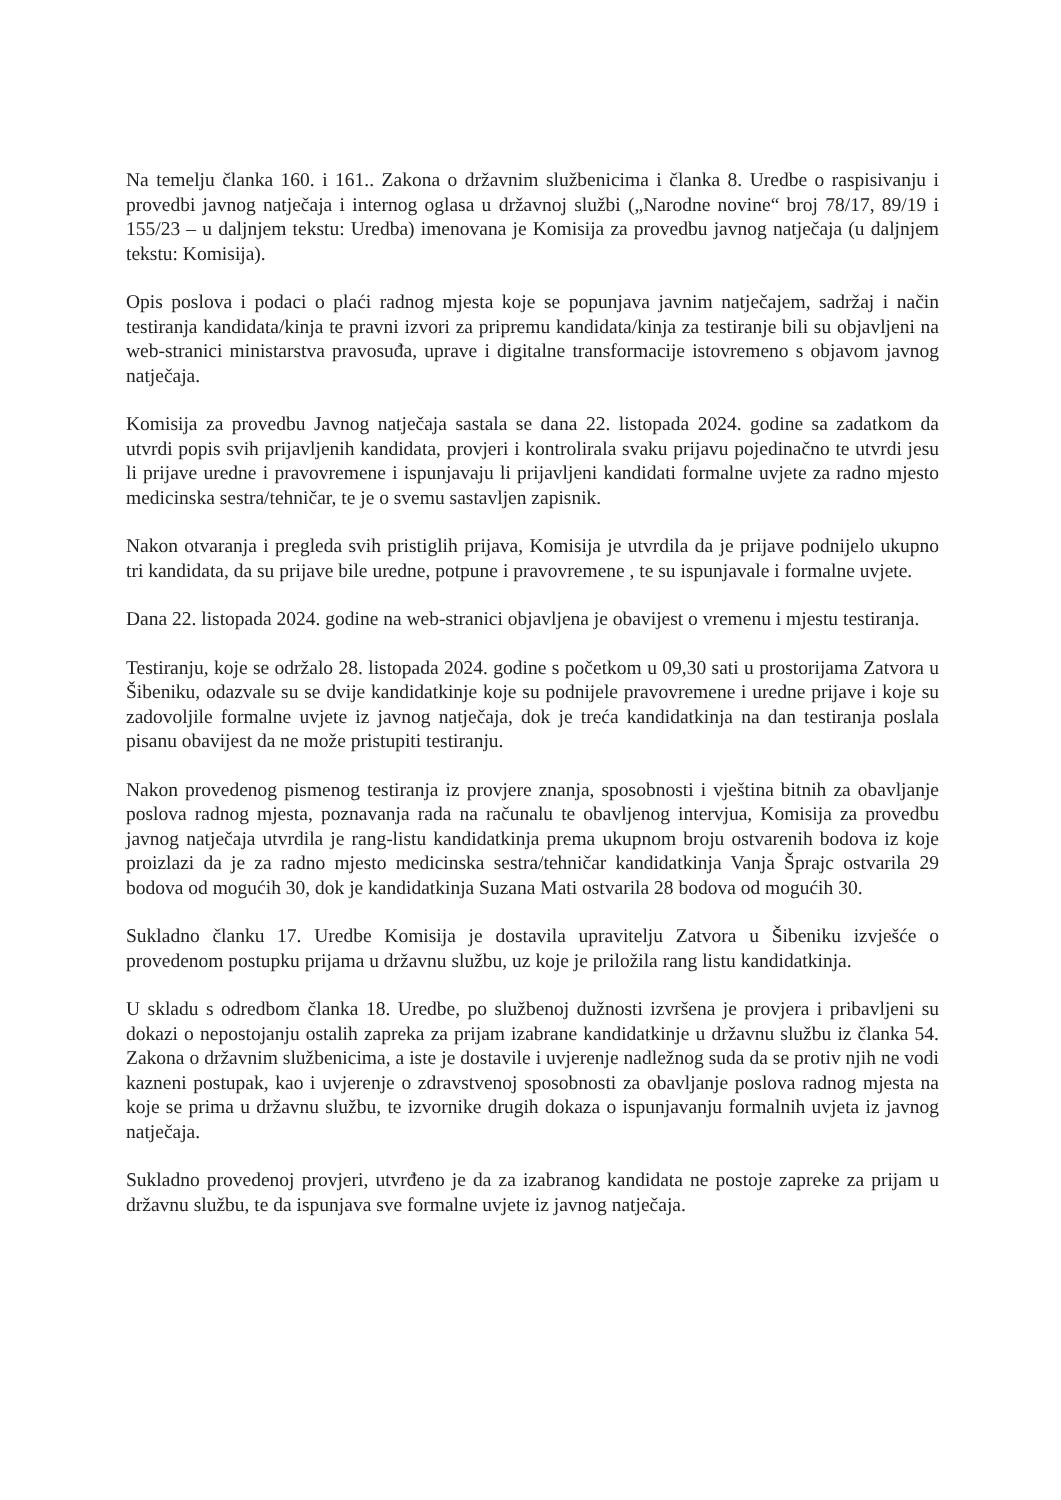Na temelju članka 160. i 161.. Zakona o državnim službenicima i članka 8. Uredbe o raspisivanju i provedbi javnog natječaja i internog oglasa u državnoj službi („Narodne novine“ broj 78/17, 89/19 i 155/23 – u daljnjem tekstu: Uredba) imenovana je Komisija za provedbu javnog natječaja (u daljnjem tekstu: Komisija).
Opis poslova i podaci o plaći radnog mjesta koje se popunjava javnim natječajem, sadržaj i način testiranja kandidata/kinja te pravni izvori za pripremu kandidata/kinja za testiranje bili su objavljeni na web-stranici ministarstva pravosuđa, uprave i digitalne transformacije istovremeno s objavom javnog natječaja.
Komisija za provedbu Javnog natječaja sastala se dana 22. listopada 2024. godine sa zadatkom da utvrdi popis svih prijavljenih kandidata, provjeri i kontrolirala svaku prijavu pojedinačno te utvrdi jesu li prijave uredne i pravovremene i ispunjavaju li prijavljeni kandidati formalne uvjete za radno mjesto medicinska sestra/tehničar, te je o svemu sastavljen zapisnik.
Nakon otvaranja i pregleda svih pristiglih prijava, Komisija je utvrdila da je prijave podnijelo ukupno tri kandidata, da su prijave bile uredne, potpune i pravovremene , te su ispunjavale i formalne uvjete.
Dana 22. listopada 2024. godine na web-stranici objavljena je obavijest o vremenu i mjestu testiranja.
Testiranju, koje se održalo 28. listopada 2024. godine s početkom u 09,30 sati u prostorijama Zatvora u Šibeniku, odazvale su se dvije kandidatkinje koje su podnijele pravovremene i uredne prijave i koje su zadovoljile formalne uvjete iz javnog natječaja, dok je treća kandidatkinja na dan testiranja poslala pisanu obavijest da ne može pristupiti testiranju.
Nakon provedenog pismenog testiranja iz provjere znanja, sposobnosti i vještina bitnih za obavljanje poslova radnog mjesta, poznavanja rada na računalu te obavljenog intervjua, Komisija za provedbu javnog natječaja utvrdila je rang-listu kandidatkinja prema ukupnom broju ostvarenih bodova iz koje proizlazi da je za radno mjesto medicinska sestra/tehničar kandidatkinja Vanja Šprajc ostvarila 29 bodova od mogućih 30, dok je kandidatkinja Suzana Mati ostvarila 28 bodova od mogućih 30.
Sukladno članku 17. Uredbe Komisija je dostavila upravitelju Zatvora u Šibeniku izvješće o provedenom postupku prijama u državnu službu, uz koje je priložila rang listu kandidatkinja.
U skladu s odredbom članka 18. Uredbe, po službenoj dužnosti izvršena je provjera i pribavljeni su dokazi o nepostojanju ostalih zapreka za prijam izabrane kandidatkinje u državnu službu iz članka 54. Zakona o državnim službenicima, a iste je dostavile i uvjerenje nadležnog suda da se protiv njih ne vodi kazneni postupak, kao i uvjerenje o zdravstvenoj sposobnosti za obavljanje poslova radnog mjesta na koje se prima u državnu službu, te izvornike drugih dokaza o ispunjavanju formalnih uvjeta iz javnog natječaja.
Sukladno provedenoj provjeri, utvrđeno je da za izabranog kandidata ne postoje zapreke za prijam u državnu službu, te da ispunjava sve formalne uvjete iz javnog natječaja.